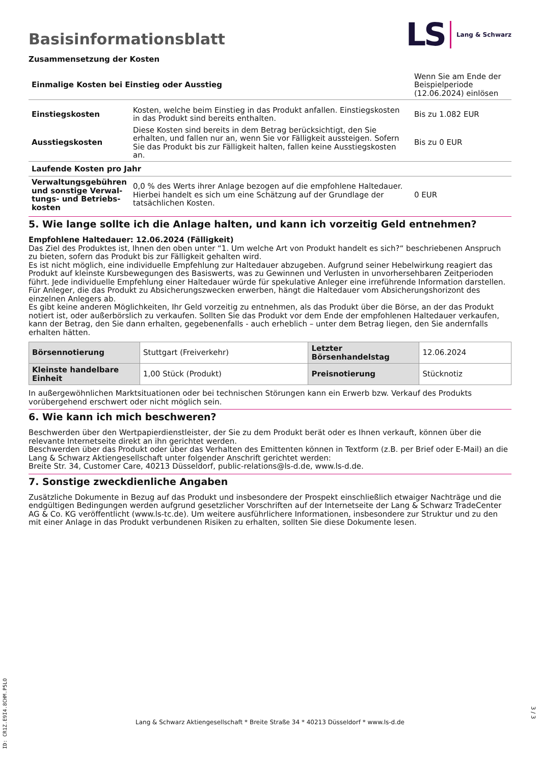Basisinformationsblatt
LS Lang & Schwarz
Zusammensetzung der Kosten
| Einmalige Kosten bei Einstieg oder Ausstieg | | Wenn Sie am Ende der Beispielperiode (12.06.2024) einlösen |
| Einstiegskosten | Kosten, welche beim Einstieg in das Produkt anfallen. Einstiegskosten in das Produkt sind bereits enthalten. | Bis zu 1.082 EUR |
| Ausstiegskosten | Diese Kosten sind bereits in dem Betrag berücksichtigt, den Sie erhalten, und fallen nur an, wenn Sie vor Fälligkeit aussteigen. Sofern Sie das Produkt bis zur Fälligkeit halten, fallen keine Ausstiegskosten an. | Bis zu 0 EUR |
| Laufende Kosten pro Jahr | | |
| Verwaltungsgebühren und sonstige Verwal­tungs- und Betriebs­kosten | 0,0 % des Werts ihrer Anlage bezogen auf die empfohlene Haltedauer. Hierbei handelt es sich um eine Schätzung auf der Grundlage der tatsächlichen Kosten. | 0 EUR |
5. Wie lange sollte ich die Anlage halten, und kann ich vorzeitig Geld entnehmen?
Empfohlene Haltedauer: 12.06.2024 (Fälligkeit)
Das Ziel des Produktes ist, Ihnen den oben unter “1. Um welche Art von Produkt handelt es sich?“ beschriebenen Anspruch zu bieten, sofern das Produkt bis zur Fälligkeit gehalten wird.
Es ist nicht möglich, eine individuelle Empfehlung zur Haltedauer abzugeben. Aufgrund seiner Hebelwirkung reagiert das Produkt auf kleinste Kursbewegungen des Basiswerts, was zu Gewinnen und Verlusten in unvorhersehbaren Zeitperioden führt. Jede individuelle Empfehlung einer Haltedauer würde für spekulative Anleger eine irreführende Information darstellen. Für Anleger, die das Produkt zu Absicherungszwecken erwerben, hängt die Haltedauer vom Absicherungshorizont des einzelnen Anlegers ab.
Es gibt keine anderen Möglichkeiten, Ihr Geld vorzeitig zu entnehmen, als das Produkt über die Börse, an der das Produkt notiert ist, oder außerbörslich zu verkaufen. Sollten Sie das Produkt vor dem Ende der empfohlenen Haltedauer verkaufen, kann der Betrag, den Sie dann erhalten, gegebenenfalls - auch erheblich – unter dem Betrag liegen, den Sie andernfalls erhalten hätten.
| Börsennotierung | Stuttgart (Freiverkehr) | Letzter Börsenhandelstag | 12.06.2024 |
| Kleinste handelbare Ein­heit | 1,00 Stück (Produkt) | Preisnotierung | Stücknotiz |
In außergewöhnlichen Marktsituationen oder bei technischen Störungen kann ein Erwerb bzw. Verkauf des Produkts vorübergehend erschwert oder nicht möglich sein.
6. Wie kann ich mich beschweren?
Beschwerden über den Wertpapierdienstleister, der Sie zu dem Produkt berät oder es Ihnen verkauft, können über die relevante Inter­netseite direkt an ihn gerichtet werden.
Beschwerden über das Produkt oder über das Verhalten des Emittenten können in Textform (z.B. per Brief oder E-Mail) an die Lang & Schwarz Aktiengesellschaft unter folgender Anschrift gerichtet werden:
Breite Str. 34, Customer Care, 40213 Düsseldorf, public-relations@ls-d.de, www.ls-d.de.
7. Sonstige zweckdienliche Angaben
Zusätzliche Dokumente in Bezug auf das Produkt und insbesondere der Prospekt einschließlich etwaiger Nachträge und die endgül­tigen Bedingungen werden aufgrund gesetzlicher Vorschriften auf der Internetseite der Lang & Schwarz TradeCenter AG & Co. KG ver­öffentlicht (www.ls-tc.de). Um weitere ausführlichere Informationen, insbesondere zur Struktur und zu den mit einer Anlage in das Pro­dukt verbundenen Risiken zu erhalten, sollten Sie diese Dokumente lesen.
ID: CR1Z.E9I4.8CHM.P5LO
Lang & Schwarz Aktiengesellschaft * Breite Straße 34 * 40213 Düsseldorf * www.ls-d.de
3 / 3